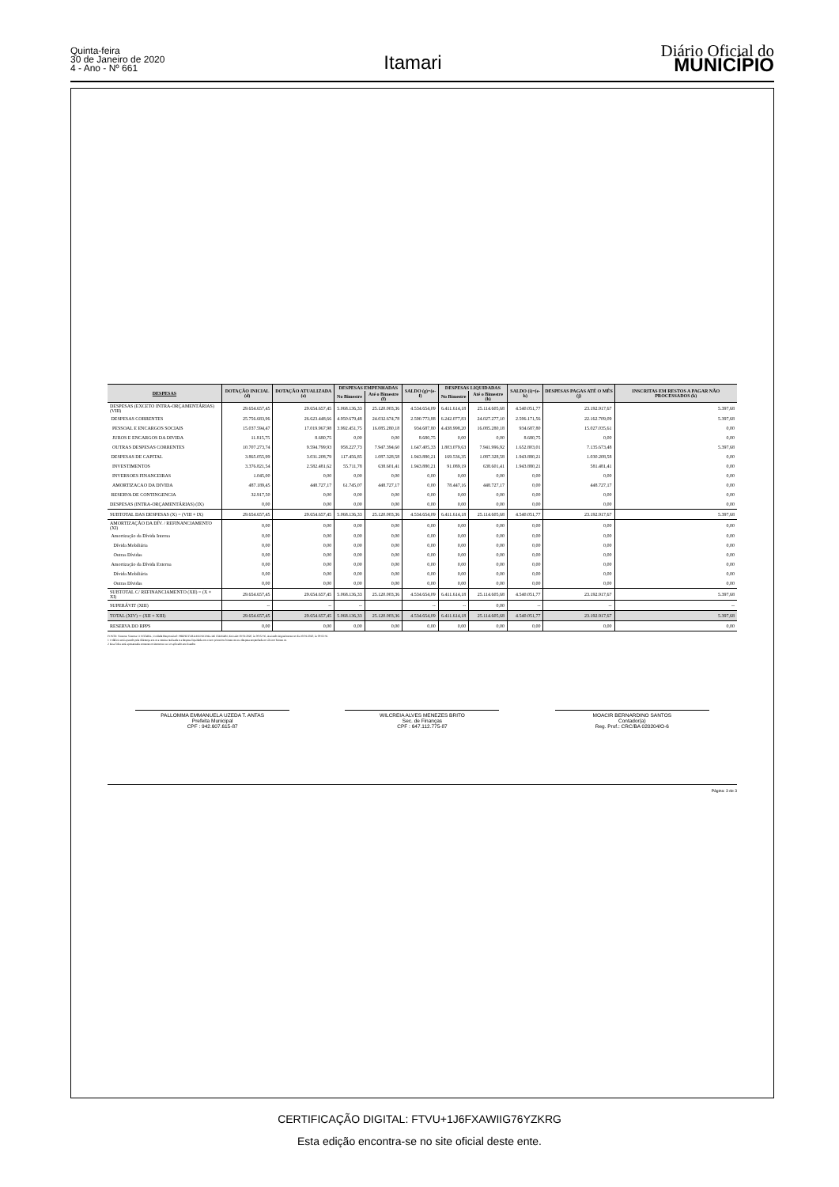Quinta-feira
30 de Janeiro de 2020
4 - Ano - Nº 661
Itamari
Diário Oficial do
MUNICÍPIO
| DESPESAS | DOTAÇÃO INICIAL (d) | DOTAÇÃO ATUALIZADA (e) | DESPESAS EMPENHADAS | | SALDO (g)=(e-f) | DESPESAS LIQUIDADAS | | SALDO (i)=(e-h) | DESPESAS PAGAS ATÉ O MÊS (j) | INSCRITAS EM RESTOS A PAGAR NÃO PROCESSADOS (k) |
| --- | --- | --- | --- | --- | --- | --- | --- | --- | --- | --- |
| | | | No Bimestre | Até o Bimestre (f) | | No Bimestre | Até o Bimestre (h) | | | |
| DESPESAS (EXCETO INTRA-ORÇAMENTÁRIAS) (VIII) | 29.654.657,45 | 29.654.657,45 | 5.068.136,33 | 25.120.003,36 | 4.534.654,09 | 6.411.614,18 | 25.114.605,68 | 4.540.051,77 | 23.192.917,67 | 5.397,68 |
| DESPESAS CORRENTES | 25.756.683,96 | 26.623.448,66 | 4.950.679,48 | 24.032.674,78 | 2.590.773,88 | 6.242.077,83 | 24.027.277,10 | 2.596.171,56 | 22.162.709,09 | 5.397,68 |
| PESSOAL E ENCARGOS SOCIAIS | 15.037.594,47 | 17.019.967,98 | 3.992.451,75 | 16.085.280,18 | 934.687,80 | 4.438.998,20 | 16.085.280,18 | 934.687,80 | 15.027.035,61 | 0,00 |
| JUROS E ENCARGOS DA DIVIDA | 11.815,75 | 8.680,75 | 0,00 | 0,00 | 8.680,75 | 0,00 | 0,00 | 8.680,75 | 0,00 | 0,00 |
| OUTRAS DESPESAS CORRENTES | 10.707.273,74 | 9.594.799,93 | 958.227,73 | 7.947.394,60 | 1.647.405,33 | 1.803.079,63 | 7.941.996,92 | 1.652.803,01 | 7.135.673,48 | 5.397,68 |
| DESPESAS DE CAPITAL | 3.865.055,99 | 3.031.208,79 | 117.456,85 | 1.087.328,58 | 1.943.880,21 | 169.536,35 | 1.087.328,58 | 1.943.880,21 | 1.030.208,58 | 0,00 |
| INVESTIMENTOS | 3.376.821,54 | 2.582.481,62 | 55.711,78 | 638.601,41 | 1.943.880,21 | 91.089,19 | 638.601,41 | 1.943.880,21 | 581.481,41 | 0,00 |
| INVERSOES FINANCEIRAS | 1.045,00 | 0,00 | 0,00 | 0,00 | 0,00 | 0,00 | 0,00 | 0,00 | 0,00 | 0,00 |
| AMORTIZACAO DA DIVIDA | 487.189,45 | 448.727,17 | 61.745,07 | 448.727,17 | 0,00 | 78.447,16 | 448.727,17 | 0,00 | 448.727,17 | 0,00 |
| RESERVA DE CONTINGENCIA | 32.917,50 | 0,00 | 0,00 | 0,00 | 0,00 | 0,00 | 0,00 | 0,00 | 0,00 | 0,00 |
| DESPESAS (INTRA-ORÇAMENTÁRIAS) (IX) | 0,00 | 0,00 | 0,00 | 0,00 | 0,00 | 0,00 | 0,00 | 0,00 | 0,00 | 0,00 |
| SUBTOTAL DAS DESPESAS (X) = (VIII + IX) | 29.654.657,45 | 29.654.657,45 | 5.068.136,33 | 25.120.003,36 | 4.534.654,09 | 6.411.614,18 | 25.114.605,68 | 4.540.051,77 | 23.192.917,67 | 5.397,68 |
| AMORTIZAÇÃO DA DÍV. / REFINANCIAMENTO (XI) | 0,00 | 0,00 | 0,00 | 0,00 | 0,00 | 0,00 | 0,00 | 0,00 | 0,00 | 0,00 |
| Amortização da Dívida Interna | 0,00 | 0,00 | 0,00 | 0,00 | 0,00 | 0,00 | 0,00 | 0,00 | 0,00 | 0,00 |
| Dívida Mobiliária | 0,00 | 0,00 | 0,00 | 0,00 | 0,00 | 0,00 | 0,00 | 0,00 | 0,00 | 0,00 |
| Outras Dívidas | 0,00 | 0,00 | 0,00 | 0,00 | 0,00 | 0,00 | 0,00 | 0,00 | 0,00 | 0,00 |
| Amortização da Dívida Externa | 0,00 | 0,00 | 0,00 | 0,00 | 0,00 | 0,00 | 0,00 | 0,00 | 0,00 | 0,00 |
| Dívida Mobiliária | 0,00 | 0,00 | 0,00 | 0,00 | 0,00 | 0,00 | 0,00 | 0,00 | 0,00 | 0,00 |
| Outras Dívidas | 0,00 | 0,00 | 0,00 | 0,00 | 0,00 | 0,00 | 0,00 | 0,00 | 0,00 | 0,00 |
| SUBTOTAL C/ REFINANCIAMENTO (XII) = (X + XI) | 29.654.657,45 | 29.654.657,45 | 5.068.136,33 | 25.120.003,36 | 4.534.654,09 | 6.411.614,18 | 25.114.605,68 | 4.540.051,77 | 23.192.917,67 | 5.397,68 |
| SUPERÁVIT (XIII) | -- | -- | -- | | -- | -- | 0,00 | -- | -- | -- |
| TOTAL (XIV) = (XII + XIII) | 29.654.657,45 | 29.654.657,45 | 5.068.136,33 | 25.120.003,36 | 4.534.654,09 | 6.411.614,18 | 25.114.605,68 | 4.540.051,77 | 23.192.917,67 | 5.397,68 |
| RESERVA DO RPPS | 0,00 | 0,00 | 0,00 | 0,00 | 0,00 | 0,00 | 0,00 | 0,00 | 0,00 | 0,00 |
FONTE: Sistema: Sistema CONTÁBIL, Unidade Responsável: PREFEITURA MUNICIPAL DE ITAMARI, Emissão:30/01/2020, às 09:02:36, Assinado Digitalmente no dia 30/01/2020, às 09:02:36.
1 O déficit será apurado pela diferença ent re a receita realizada e a despesa liquidada nos cinco primeiros bimest res e a despesa empenhada no últ imo bimest re.
2 Essa linha será apresentada somente no Demonst rat ivo aplicado aos Estados
PALLOMMA EMMANUELA UZEDA T. ANTAS
Prefeita Municipal
CPF : 942.607.615-87
WILCREIA ALVES MENEZES BRITO
Sec. de Finanças
CPF : 647.112.775-87
MOACIR BERNARDINO SANTOS
Contador(a)
Reg. Prof.: CRC/BA 020204/O-6
Página: 3 de 3
CERTIFICAÇÃO DIGITAL: FTVU+1J6FXAWIIG76YZKRG
Esta edição encontra-se no site oficial deste ente.